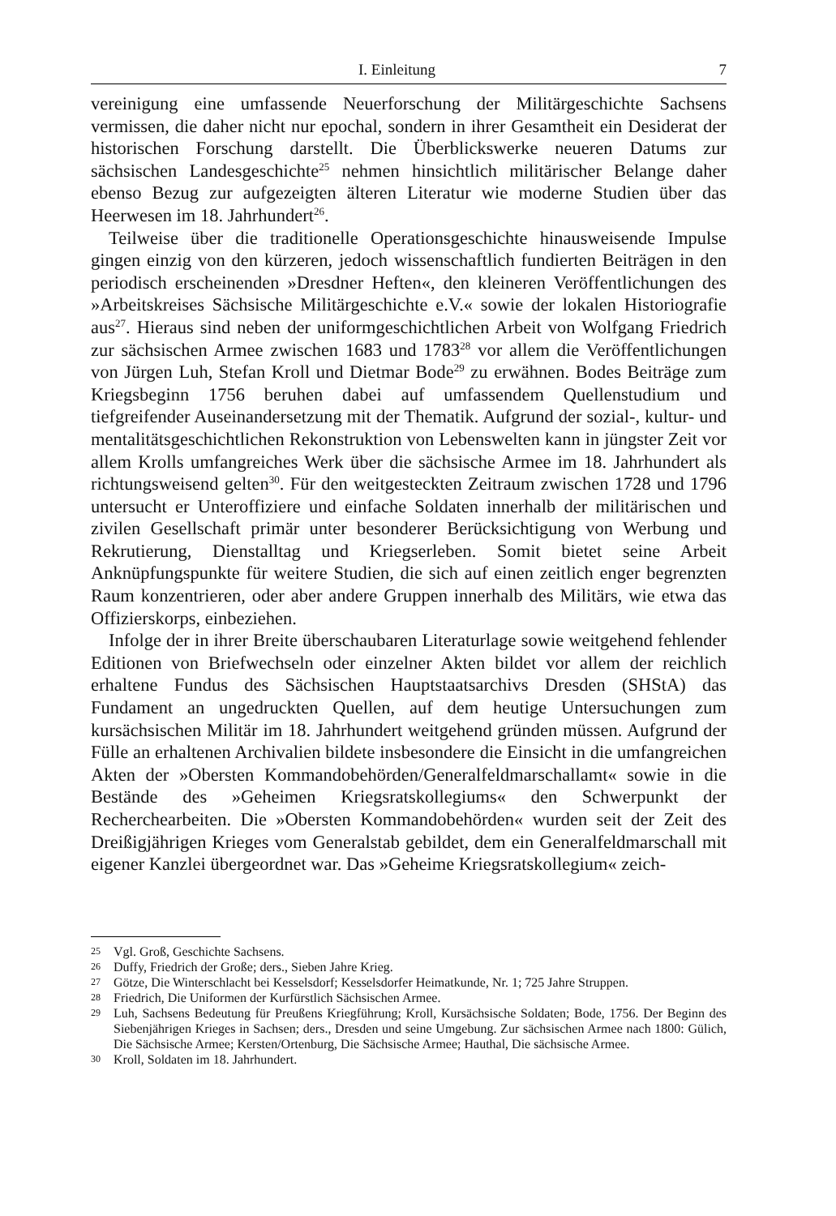I. Einleitung 7
vereinigung eine umfassende Neuerforschung der Militärgeschichte Sachsens vermissen, die daher nicht nur epochal, sondern in ihrer Gesamtheit ein Desiderat der historischen Forschung darstellt. Die Überblickswerke neueren Datums zur sächsischen Landesgeschichte<sup>25</sup> nehmen hinsichtlich militärischer Belange daher ebenso Bezug zur aufgezeigten älteren Literatur wie moderne Studien über das Heerwesen im 18. Jahrhundert<sup>26</sup>.
Teilweise über die traditionelle Operationsgeschichte hinausweisende Impulse gingen einzig von den kürzeren, jedoch wissenschaftlich fundierten Beiträgen in den periodisch erscheinenden »Dresdner Heften«, den kleineren Veröffentlichungen des »Arbeitskreises Sächsische Militärgeschichte e.V.« sowie der lokalen Historiografie aus<sup>27</sup>. Hieraus sind neben der uniformgeschichtlichen Arbeit von Wolfgang Friedrich zur sächsischen Armee zwischen 1683 und 1783<sup>28</sup> vor allem die Veröffentlichungen von Jürgen Luh, Stefan Kroll und Dietmar Bode<sup>29</sup> zu erwähnen. Bodes Beiträge zum Kriegsbeginn 1756 beruhen dabei auf umfassendem Quellenstudium und tiefgreifender Auseinandersetzung mit der Thematik. Aufgrund der sozial-, kultur- und mentalitätsgeschichtlichen Rekonstruktion von Lebenswelten kann in jüngster Zeit vor allem Krolls umfangreiches Werk über die sächsische Armee im 18. Jahrhundert als richtungsweisend gelten<sup>30</sup>. Für den weitgesteckten Zeitraum zwischen 1728 und 1796 untersucht er Unteroffiziere und einfache Soldaten innerhalb der militärischen und zivilen Gesellschaft primär unter besonderer Berücksichtigung von Werbung und Rekrutierung, Dienstalltag und Kriegserleben. Somit bietet seine Arbeit Anknüpfungspunkte für weitere Studien, die sich auf einen zeitlich enger begrenzten Raum konzentrieren, oder aber andere Gruppen innerhalb des Militärs, wie etwa das Offizierskorps, einbeziehen.
Infolge der in ihrer Breite überschaubaren Literaturlage sowie weitgehend fehlender Editionen von Briefwechseln oder einzelner Akten bildet vor allem der reichlich erhaltene Fundus des Sächsischen Hauptstaatsarchivs Dresden (SHStA) das Fundament an ungedruckten Quellen, auf dem heutige Untersuchungen zum kursächsischen Militär im 18. Jahrhundert weitgehend gründen müssen. Aufgrund der Fülle an erhaltenen Archivalien bildete insbesondere die Einsicht in die umfangreichen Akten der »Obersten Kommandobehörden/Generalfeldmarschallamt« sowie in die Bestände des »Geheimen Kriegsratskollegiums« den Schwerpunkt der Recherchearbeiten. Die »Obersten Kommandobehörden« wurden seit der Zeit des Dreißigjährigen Krieges vom Generalstab gebildet, dem ein Generalfeldmarschall mit eigener Kanzlei übergeordnet war. Das »Geheime Kriegsratskollegium« zeich-
25 Vgl. Groß, Geschichte Sachsens.
26 Duffy, Friedrich der Große; ders., Sieben Jahre Krieg.
27 Götze, Die Winterschlacht bei Kesselsdorf; Kesselsdorfer Heimatkunde, Nr. 1; 725 Jahre Struppen.
28 Friedrich, Die Uniformen der Kurfürstlich Sächsischen Armee.
29 Luh, Sachsens Bedeutung für Preußens Kriegführung; Kroll, Kursächsische Soldaten; Bode, 1756. Der Beginn des Siebenjährigen Krieges in Sachsen; ders., Dresden und seine Umgebung. Zur sächsischen Armee nach 1800: Gülich, Die Sächsische Armee; Kersten/Ortenburg, Die Sächsische Armee; Hauthal, Die sächsische Armee.
30 Kroll, Soldaten im 18. Jahrhundert.